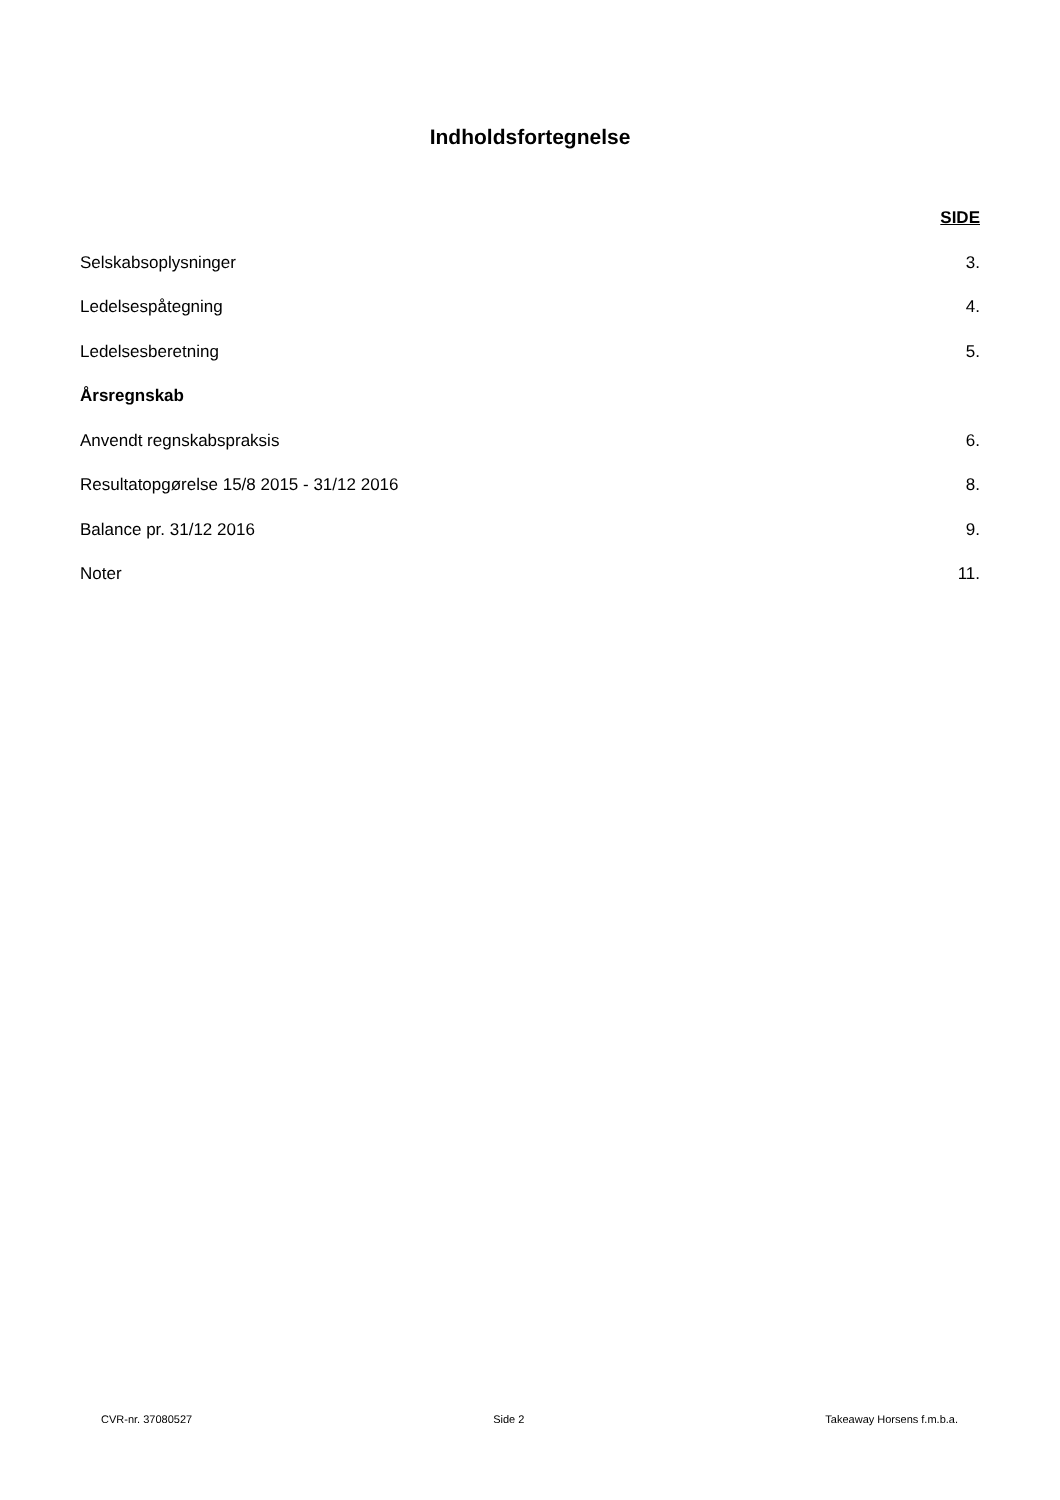Indholdsfortegnelse
SIDE
Selskabsoplysninger 3.
Ledelsespåtegning 4.
Ledelsesberetning 5.
Årsregnskab
Anvendt regnskabspraksis 6.
Resultatopgørelse 15/8 2015 - 31/12 2016 8.
Balance pr. 31/12 2016 9.
Noter 11.
CVR-nr. 37080527 Side 2 Takeaway Horsens f.m.b.a.